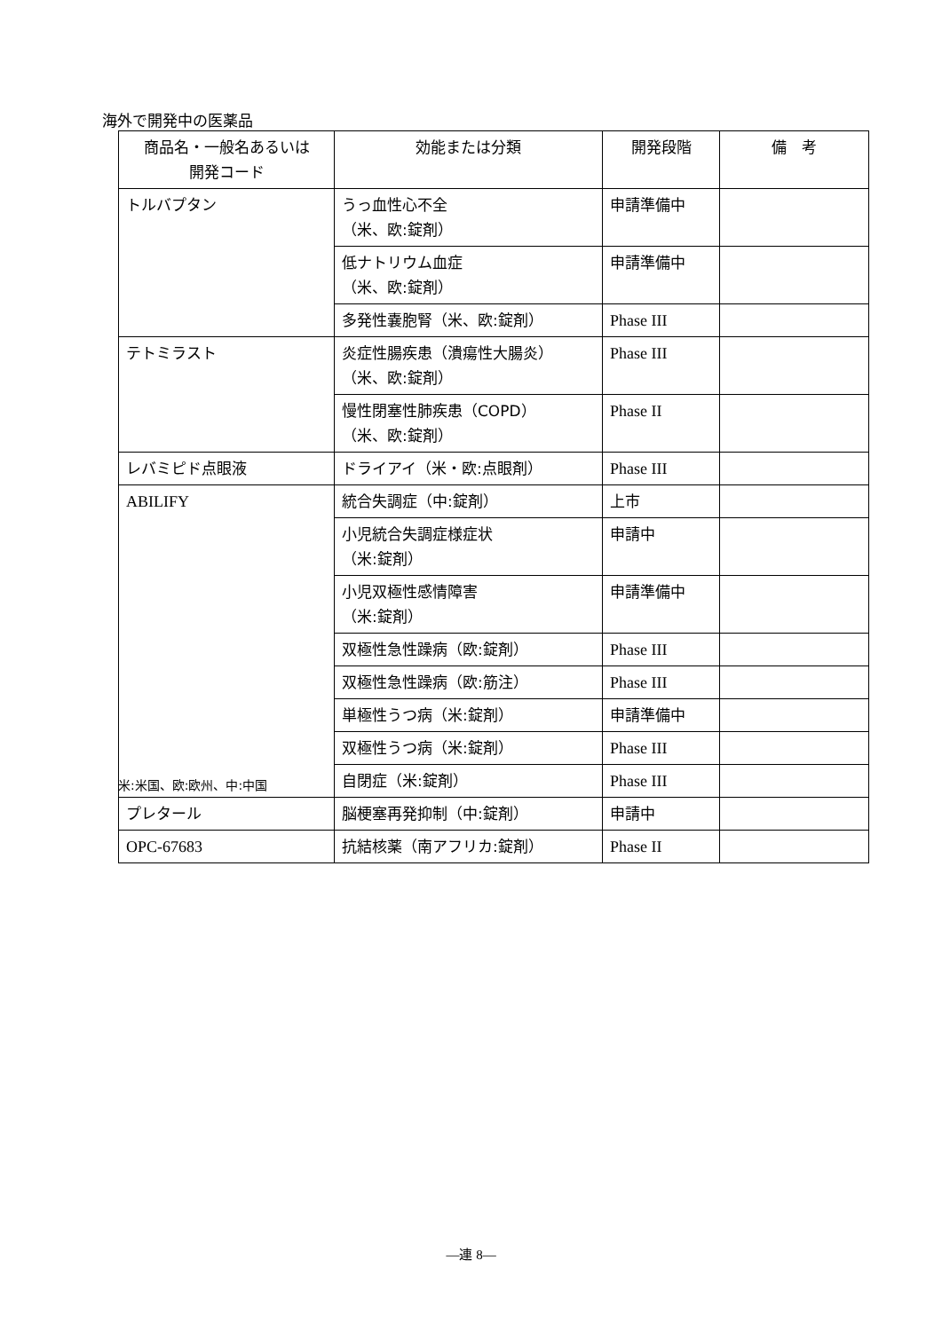海外で開発中の医薬品
| 商品名・一般名あるいは 開発コード | 効能または分類 | 開発段階 | 備 考 |
| --- | --- | --- | --- |
| トルバプタン | うっ血性心不全 （米、欧:錠剤） | 申請準備中 | |
| | 低ナトリウム血症 （米、欧:錠剤） | 申請準備中 | |
| | 多発性嚢胞腎（米、欧:錠剤） | Phase III | |
| テトミラスト | 炎症性腸疾患（潰瘍性大腸炎） （米、欧:錠剤） | Phase III | |
| | 慢性閉塞性肺疾患（COPD） （米、欧:錠剤） | Phase II | |
| レバミピド点眼液 | ドライアイ（米・欧:点眼剤） | Phase III | |
| ABILIFY | 統合失調症（中:錠剤） | 上市 | |
| | 小児統合失調症様症状 （米:錠剤） | 申請中 | |
| | 小児双極性感情障害 （米:錠剤） | 申請準備中 | |
| | 双極性急性躁病（欧:錠剤） | Phase III | |
| | 双極性急性躁病（欧:筋注） | Phase III | |
| | 単極性うつ病（米:錠剤） | 申請準備中 | |
| | 双極性うつ病（米:錠剤） | Phase III | |
| | 自閉症（米:錠剤） | Phase III | |
| プレタール | 脳梗塞再発抑制（中:錠剤） | 申請中 | |
| OPC-67683 | 抗結核薬（南アフリカ:錠剤） | Phase II | |
米:米国、欧:欧州、中:中国
—連 8—